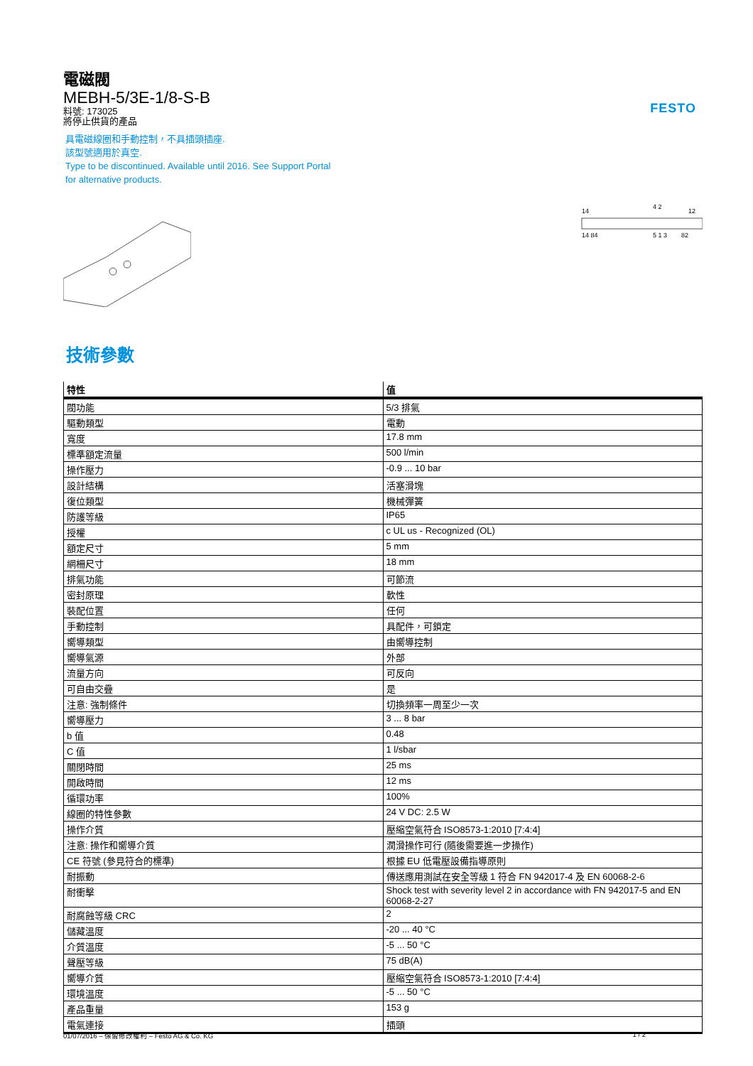FESTO
電磁閥
MEBH-5/3E-1/8-S-B
料號: 173025
將停止供貨的產品
具電磁線圈和手動控制，不具插頭插座.
該型號適用於真空.
Type to be discontinued. Available until 2016. See Support Portal
for alternative products.
14
4 2
12
14 84
5 1 3
82
技術參數
| 特性 | 值 |
| --- | --- |
| 閥功能 | 5/3 排氣 |
| 驅動類型 | 電動 |
| 寬度 | 17.8 mm |
| 標準額定流量 | 500 l/min |
| 操作壓力 | -0.9 ... 10 bar |
| 設計結構 | 活塞滑塊 |
| 復位類型 | 機械彈簧 |
| 防護等級 | IP65 |
| 授權 | c UL us - Recognized (OL) |
| 額定尺寸 | 5 mm |
| 網柵尺寸 | 18 mm |
| 排氣功能 | 可節流 |
| 密封原理 | 軟性 |
| 裝配位置 | 任何 |
| 手動控制 | 具配件，可鎖定 |
| 嚮導類型 | 由嚮導控制 |
| 嚮導氣源 | 外部 |
| 流量方向 | 可反向 |
| 可自由交疊 | 是 |
| 注意: 強制條件 | 切換頻率一周至少一次 |
| 嚮導壓力 | 3 ... 8 bar |
| b 值 | 0.48 |
| C 值 | 1 l/sbar |
| 關閉時間 | 25 ms |
| 開啟時間 | 12 ms |
| 循環功率 | 100% |
| 線圈的特性參數 | 24 V DC: 2.5 W |
| 操作介質 | 壓縮空氣符合 ISO8573-1:2010 [7:4:4] |
| 注意: 操作和嚮導介質 | 潤滑操作可行 (隨後需要進一步操作) |
| CE 符號 (參見符合的標準) | 根據 EU 低電壓設備指導原則 |
| 耐振動 | 傳送應用測試在安全等級 1 符合 FN 942017-4 及 EN 60068-2-6 |
| 耐衝擊 | Shock test with severity level 2 in accordance with FN 942017-5 and EN 60068-2-27 |
| 耐腐蝕等級 CRC | 2 |
| 儲藏溫度 | -20 ... 40 °C |
| 介質溫度 | -5 ... 50 °C |
| 聲壓等級 | 75 dB(A) |
| 嚮導介質 | 壓縮空氣符合 ISO8573-1:2010 [7:4:4] |
| 環境溫度 | -5 ... 50 °C |
| 產品重量 | 153 g |
| 電氣連接 | 插頭 |
01/07/2016 – 保留修改權利 – Festo AG & Co. KG 1 / 2